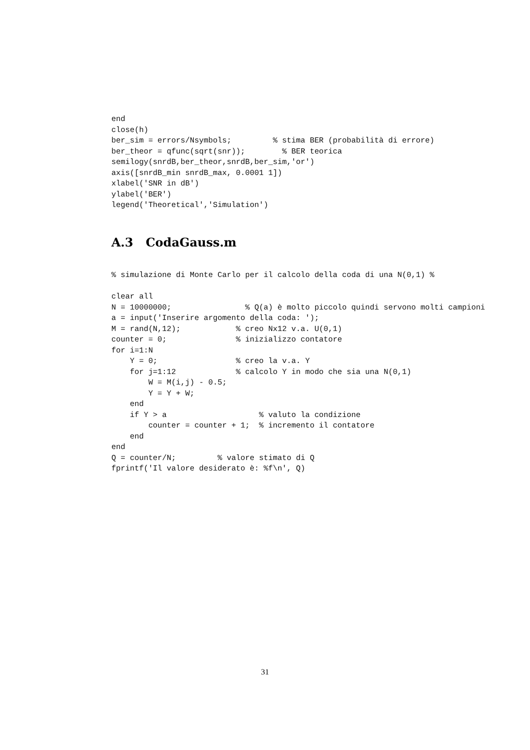end
close(h)
ber_sim = errors/Nsymbols;         % stima BER (probabilità di errore)
ber_theor = qfunc(sqrt(snr));        % BER teorica
semilogy(snrdB,ber_theor,snrdB,ber_sim,'or')
axis([snrdB_min snrdB_max, 0.0001 1])
xlabel('SNR in dB')
ylabel('BER')
legend('Theoretical','Simulation')
A.3 CodaGauss.m
% simulazione di Monte Carlo per il calcolo della coda di una N(0,1) %

clear all
N = 10000000;                % Q(a) è molto piccolo quindi servono molti campioni
a = input('Inserire argomento della coda: ');
M = rand(N,12);            % creo Nx12 v.a. U(0,1)
counter = 0;               % inizializzo contatore
for i=1:N
    Y = 0;                 % creo la v.a. Y
    for j=1:12             % calcolo Y in modo che sia una N(0,1)
        W = M(i,j) - 0.5;
        Y = Y + W;
    end
    if Y > a                    % valuto la condizione
        counter = counter + 1;  % incremento il contatore
    end
end
Q = counter/N;         % valore stimato di Q
fprintf('Il valore desiderato è: %f\n', Q)
31